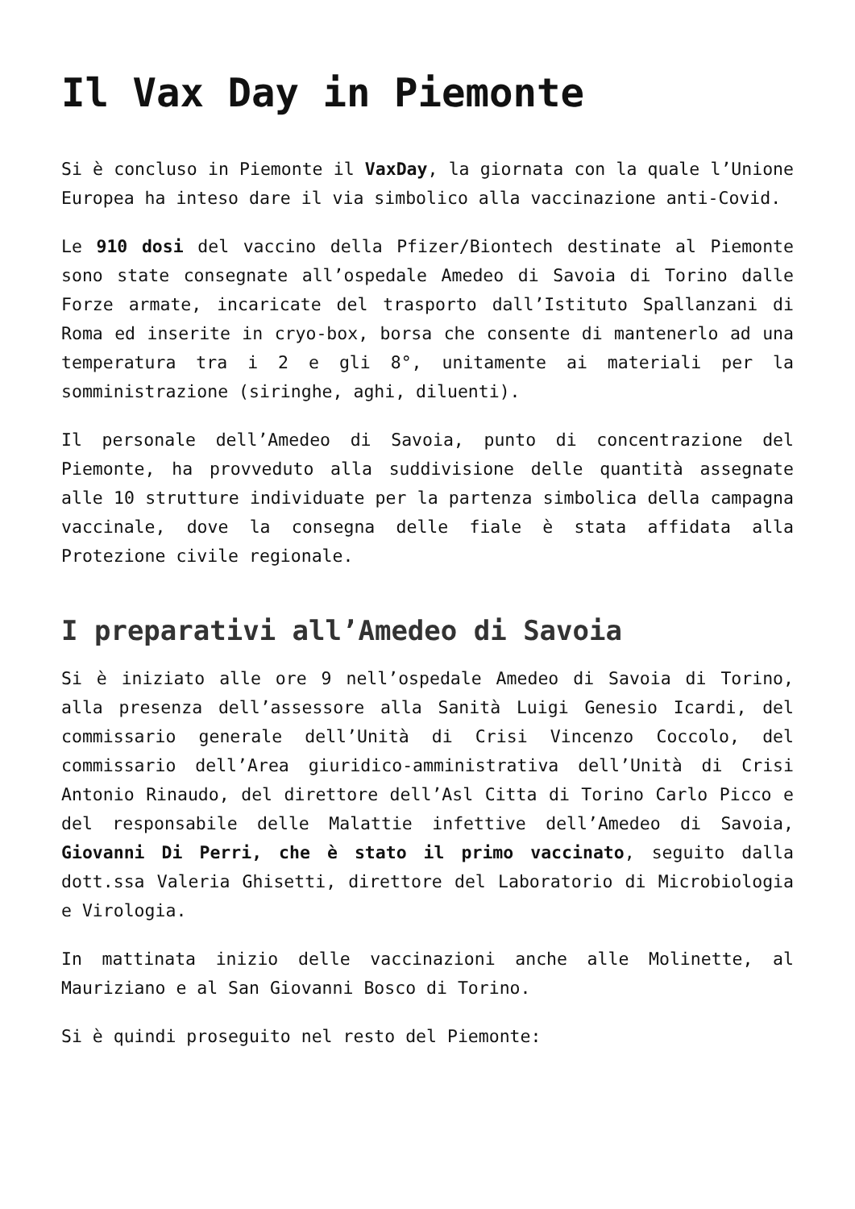Il Vax Day in Piemonte
Si è concluso in Piemonte il VaxDay, la giornata con la quale l’Unione Europea ha inteso dare il via simbolico alla vaccinazione anti-Covid.
Le 910 dosi del vaccino della Pfizer/Biontech destinate al Piemonte sono state consegnate all’ospedale Amedeo di Savoia di Torino dalle Forze armate, incaricate del trasporto dall’Istituto Spallanzani di Roma ed inserite in cryo-box, borsa che consente di mantenerlo ad una temperatura tra i 2 e gli 8°, unitamente ai materiali per la somministrazione (siringhe, aghi, diluenti).
Il personale dell’Amedeo di Savoia, punto di concentrazione del Piemonte, ha provveduto alla suddivisione delle quantità assegnate alle 10 strutture individuate per la partenza simbolica della campagna vaccinale, dove la consegna delle fiale è stata affidata alla Protezione civile regionale.
I preparativi all’Amedeo di Savoia
Si è iniziato alle ore 9 nell’ospedale Amedeo di Savoia di Torino, alla presenza dell’assessore alla Sanità Luigi Genesio Icardi, del commissario generale dell’Unità di Crisi Vincenzo Coccolo, del commissario dell’Area giuridico-amministrativa dell’Unità di Crisi Antonio Rinaudo, del direttore dell’Asl Citta di Torino Carlo Picco e del responsabile delle Malattie infettive dell’Amedeo di Savoia, Giovanni Di Perri, che è stato il primo vaccinato, seguito dalla dott.ssa Valeria Ghisetti, direttore del Laboratorio di Microbiologia e Virologia.
In mattinata inizio delle vaccinazioni anche alle Molinette, al Mauriziano e al San Giovanni Bosco di Torino.
Si è quindi proseguito nel resto del Piemonte: